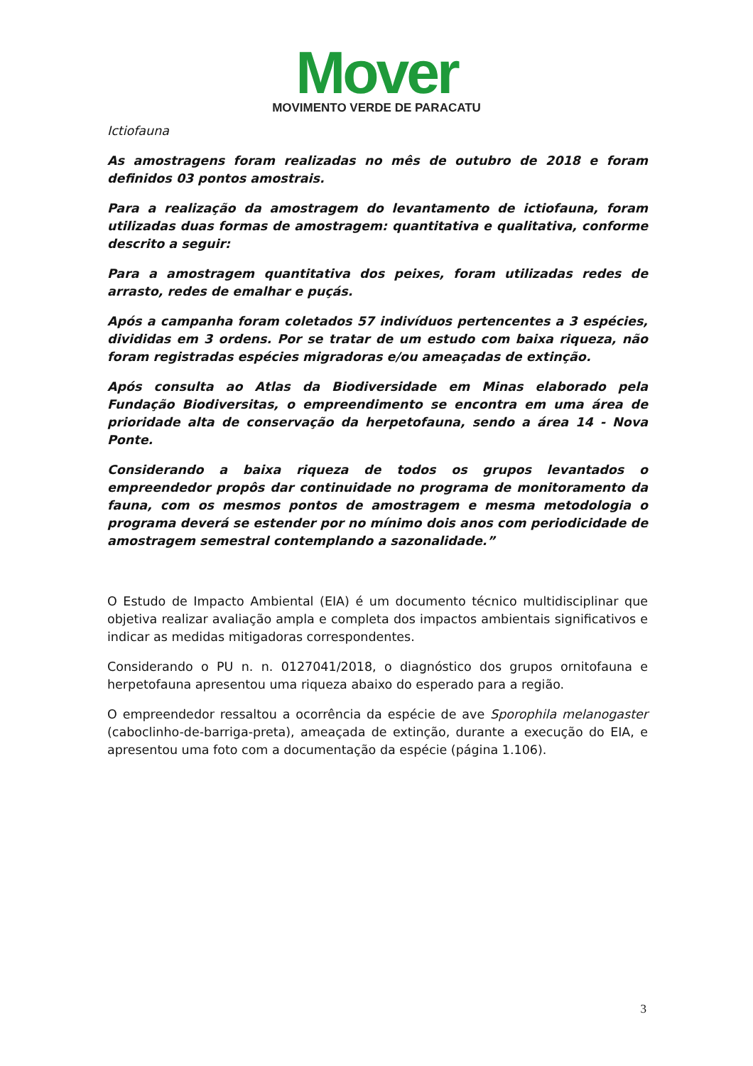Mover
MOVIMENTO VERDE DE PARACATU
Ictiofauna
As amostragens foram realizadas no mês de outubro de 2018 e foram definidos 03 pontos amostrais.
Para a realização da amostragem do levantamento de ictiofauna, foram utilizadas duas formas de amostragem: quantitativa e qualitativa, conforme descrito a seguir:
Para a amostragem quantitativa dos peixes, foram utilizadas redes de arrasto, redes de emalhar e puçás.
Após a campanha foram coletados 57 indivíduos pertencentes a 3 espécies, divididas em 3 ordens. Por se tratar de um estudo com baixa riqueza, não foram registradas espécies migradoras e/ou ameaçadas de extinção.
Após consulta ao Atlas da Biodiversidade em Minas elaborado pela Fundação Biodiversitas, o empreendimento se encontra em uma área de prioridade alta de conservação da herpetofauna, sendo a área 14 - Nova Ponte.
Considerando a baixa riqueza de todos os grupos levantados o empreendedor propôs dar continuidade no programa de monitoramento da fauna, com os mesmos pontos de amostragem e mesma metodologia o programa deverá se estender por no mínimo dois anos com periodicidade de amostragem semestral contemplando a sazonalidade.”
O Estudo de Impacto Ambiental (EIA) é um documento técnico multidisciplinar que objetiva realizar avaliação ampla e completa dos impactos ambientais significativos e indicar as medidas mitigadoras correspondentes.
Considerando o PU n. n. 0127041/2018, o diagnóstico dos grupos ornitofauna e herpetofauna apresentou uma riqueza abaixo do esperado para a região.
O empreendedor ressaltou a ocorrência da espécie de ave Sporophila melanogaster (caboclinho-de-barriga-preta), ameaçada de extinção, durante a execução do EIA, e apresentou uma foto com a documentação da espécie (página 1.106).
3